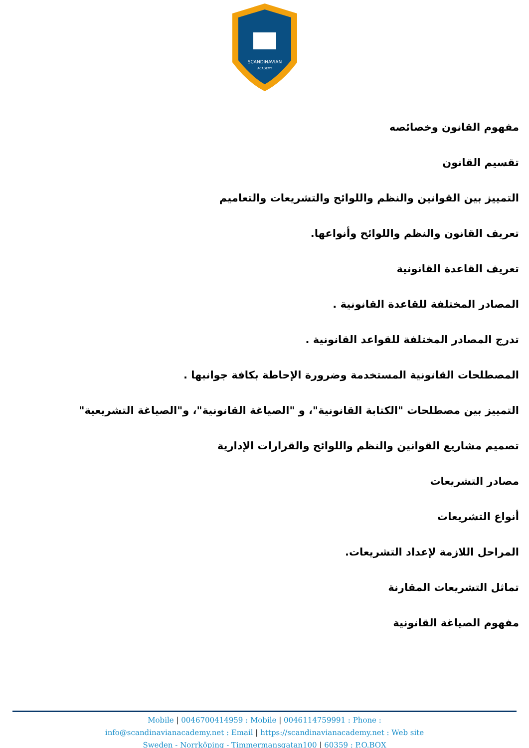SCANDINAVIAN
ACADEMY
مفهوم القانون وخصائصه
تقسيم القانون
التمييز بين القوانين والنظم واللوائح والتشريعات والتعاميم
تعريف القانون والنظم واللوائح وأنواعها.
تعريف القاعدة القانونية
المصادر المختلفة للقاعدة القانونية .
تدرج المصادر المختلفة للقواعد القانونية .
المصطلحات القانونية المستخدمة وضرورة الإحاطة بكافة جوانبها .
التمييز بين مصطلحات "الكتابة القانونية"، و "الصياغة القانونية"، و"الصياغة التشريعية"
تصميم مشاريع القوانين والنظم واللوائح والقرارات الإدارية
مصادر التشريعات
أنواع التشريعات
المراحل اللازمة لإعداد التشريعات.
تماثل التشريعات المقارنة
مفهوم الصياغة القانونية
Mobile | 0046700414959 : Mobile | 0046114759991 : Phone :
info@scandinavianacademy.net : Email | https://scandinavianacademy.net : Web site
Sweden - Norrköping - Timmermansgatan100 | 60359 : P.O.BOX